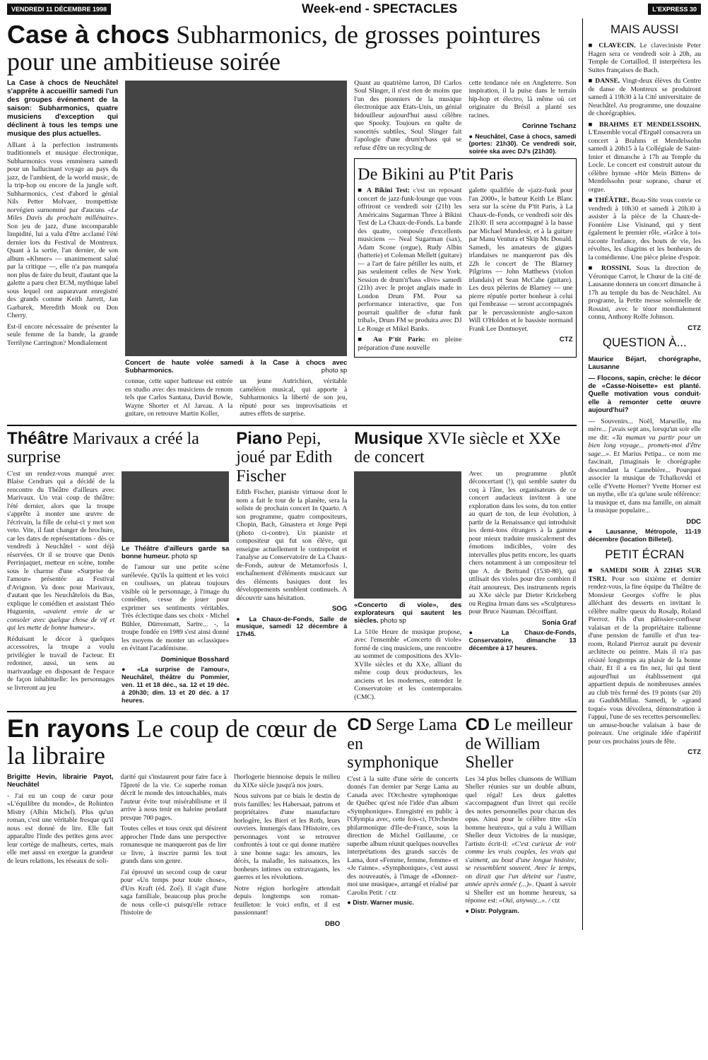VENDREDI 11 DÉCEMBRE 1998 Week-end - SPECTACLES L'EXPRESS 30
Case à chocs Subharmonics, de grosses pointures pour une ambitieuse soirée
La Case à chocs de Neuchâtel s'apprête à accueillir samedi l'un des groupes événement de la saison: Subharmonics, quatre musiciens d'exception qui déclinent à tous les temps une musique des plus actuelles.
Alliant à la perfection instruments traditionnels et musique électronique, Subharmonics vous emmènera samedi pour un hallucinant voyage au pays du jazz, de l'ambient, de la world music, de la trip-hop ou encore de la jungle soft. Subharmonics, c'est d'abord le génial Nils Petter Molvaer, trompettiste norvégien surnommé par d'aucuns «Le Miles Davis du prochain millénaire». Son jeu de jazz, d'une incomparable limpidité, lui a valu d'être acclamé l'été dernier lors du Festival de Montreux. Quant à la sortie, l'an dernier, de son album «Khmer» — unanimement salué par la critique —, elle n'a pas manquéa non plus de faire du bruit, d'autant que la galette a paru chez ECM, mythique label sous lequel ont auparavant enregistré des grands comme Keith Jarrett, Jan Garbarek, Meredith Monk ou Don Cherry.
Est-il encore nécessaire de présenter la seule femme de la bande, la grande Terrilyne Carrington? Mondialement
Concert de haute volée samedi à la Case à chocs avec Subharmonics. photo sp
connue, cette super batteuse est entrée en studio avec des musiciens de renom tels que Carlos Santana, David Bowie, Wayne Shorter et Al Jareau. A la guitare, on retrouve Martin Koller,
un jeune Autrichien, véritable caméléon musical, qui apporte à Subharmonics la liberté de son jeu, réputé pour ses improvisations et autres effets de surprise.
Quant au quatrième larron, DJ Carlos Soul Slinger, il n'est rien de moins que l'un des pionniers de la musique électronique aux Etats-Unis, un génial bidouilleur aujourd'hui aussi célèbre que Spooky. Toujours en quête de sonorités subtiles, Soul Slinger fait l'apologie d'une drum'n'bass qui se refuse d'être un recycling de
cette tendance née en Angleterre. Son inspiration, il la puise dans le terrain hip-hop et électro, là même où cet originaire du Brésil a planté ses racines.
Corinne Tschanz
● Neuchâtel, Case à chocs, samedi (portes: 21h30). Ce vendredi soir, soirée ska avec DJ's (21h30).
De Bikini au P'tit Paris
■ A Bikini Test: c'est un reposant concert de jazz-funk-lounge que vous offriront ce vendredi soir (21h) les Américains Sugarman Three à Bikini Test de La Chaux-de-Fonds. La bande des quatre, composée d'excellents musiciens — Neal Sugarman (sax), Adam Scone (orgue), Rudy Albin (batterie) et Coleman Mellett (guitare) — a l'art de faire pétiller les nuits, et pas seulement celles de New York. Session de drum'n'bass «live» samedi (21h) avec le projet anglais made in London Drum FM. Pour sa performance interactive, que l'on pourrait qualifier de «futur funk tribal», Drum FM se produira avec DJ Le Rouge et Mikel Banks.
■ Au P'tit Paris: en pleine préparation d'une nouvelle
galette qualifiée de «jazz-funk pour l'an 2000», le batteur Keith Le Blanc sera sur la scène du P'tit Paris, à La Chaux-de-Fonds, ce vendredi soir dès 21h30. Il sera accompagné à la basse par Michael Mundesir, et à la guitare par Manu Ventura et Skip Mc Donald. Samedi, les amateurs de gigues irlandaises ne manqueront pas dès 22h le concert de The Blarney Pilgrims — John Matthews (violon irlandais) et Sean McCabe (guitare). Les deux pèlerins de Blarney — une pierre réputée porter bonheur à celui qui l'embrasse — seront accompagnés par le percussionniste anglo-saxon Will O'Holden et le bassiste normand Frank Lee Dontnoyet.
CTZ
Théâtre Marivaux a créé la surprise
C'est un rendez-vous manqué avec Blaise Cendrars qui a décidé de la rencontre du Théâtre d'ailleurs avec Marivaux. Un vrai coup de théâtre: l'été dernier, alors que la troupe s'apprête à monter une œuvre de l'écrivain, la fille de celui-ci y met son veto. Vite, il faut changer de brochure, car les dates de représentations - dès ce vendredi à Neuchâtel - sont déjà réservées. Or il se trouve que Denis Perrinjaquet, metteur en scène, tombe sous le charme d'une «Surprise de l'amour» présentée au Festival d'Avignon. Va donc pour Marivaux, d'autant que les Neuchâtelois du Bas, explique le comédien et assistant Théo Huguenin, «avaient envie de se consoler avec quelque chose de vif et qui les mette de bonne humeur».
Réduisant le décor à quelques accessoires, la troupe a voulu privilégier le travail de l'acteur. Et redonner, aussi, un sens au marivaudage en disposant de l'espace de façon inhabituelle: les personnages se livreront au jeu
Le Théâtre d'ailleurs garde sa bonne humeur. photo sp
de l'amour sur une petite scène surélevée. Qu'ils la quittent et les voici en coulisses, un plateau toujours visible où le personnage, à l'image du comédien, cesse de jouer pour exprimer ses sentiments véritables. Très éclectique dans ses choix - Michel Bühler, Dürrenmatt, Sartre... -, la troupe fondée en 1989 s'est ainsi donné les moyens de monter un «classique» en évitant l'académisme.
Dominique Bosshard
● «La surprise de l'amour», Neuchâtel, théâtre du Pommier, ven. 11 et 18 déc., sa. 12 et 19 déc. à 20h30; dim. 13 et 20 déc. à 17 heures.
Piano Pepi, joué par Edith Fischer
Edith Fischer, pianiste virtuose dont le nom a fait le tour de la planète, sera la soliste de prochain concert In Quarto. A son programme, quatre compositeurs, Chopin, Bach, Ginastera et Jorge Pepi (photo ci-contre). Un pianiste et compositeur qui fut son élève, qui enseigne actuellement le contrepoint et l'analyse au Conservatoire de La Chaux-de-Fonds, auteur de Metamorfosis I, enchaînement d'éléments musicaux sur des éléments basiques dont les développements semblent continuels. A découvrir sans hésitation.
SOG
● La Chaux-de-Fonds, Salle de musique, samedi 12 décembre à 17h45.
Musique XVIe siècle et XXe de concert
«Concerto di viole», des explorateurs qui sautent les siècles. photo sp
La 510e Heure de musique propose, avec l'ensemble «Concerto di viole» formé de cinq musiciens, une rencontre au sommet de compositions des XVIe-XVIIe siècles et du XXe, alliant du même coup deux producteurs, les anciens et les modernes, entendez le Conservatoire et les contemporains (CMC).
Avec un programme plutôt déconcertant (!), qui semble sauter du coq à l'âne, les organisateurs de ce concert audacieux invitent à une exploration dans les sons, du ton entier au quart de ton, de leur évolution, à partir de la Renaissance qui introduisit les demi-tons étrangers à la gamme pour mieux traduire musicalement des émotions indicibles, voire des intervalles plus petits encore, les quarts chers notamment à un compositeur tel que A. de Bertrand (1530-80), qui utilisait des violes pour dire combien il était amoureux. Des instruments repris au XXe siècle par Dieter Krickeberg ou Regina Irman dans ses «Sculptures» pour Bruce Nauman. Décoiffant.
Sonia Graf
● La Chaux-de-Fonds, Conservatoire, dimanche 13 décembre à 17 heures.
En rayons Le coup de cœur de la libraire
Brigitte Hevin, librairie Payot, Neuchâtel
- J'ai eu un coup de cœur pour «L'équilibre du monde», de Rohinton Mistry (Albin Michel). Plus qu'un roman, c'est une véritable fresque qu'il nous est donné de lire. Elle fait apparaître l'Inde des petites gens avec leur cortège de malheurs, certes, mais elle met aussi en exergue la grandeur de leurs relations, les réseaux de soli-
darité qui s'instaurent pour faire face à l'âpreté de la vie. Ce superbe roman décrit le monde des intouchables, mais l'auteur évite tout misérabilisme et il arrive à nous tenir en haleine pendant presque 700 pages.
Toutes celles et tous ceux qui désirent approcher l'Inde dans une perspective romanesque ne manqueront pas de lire ce livre, à inscrire parmi les tout grands dans son genre.
J'ai éprouvé un second coup de cœur pour «Un temps pour toute chose», d'Urs Kraft (éd. Zoé). Il s'agit d'une saga familiale, beaucoup plus proche de nous celle-ci puisqu'elle retrace l'histoire de
l'horlogerie biennoise depuis le milieu du XIXe siècle jusqu'à nos jours.
Nous suivons par ce biais le destin de trois familles: les Habersaat, patrons et propriétaires d'une manufacture horlogère, les Bieri et les Roth, leurs ouvriers. Immergés dans l'Histoire, ces personnages vont se retrouver confrontés à tout ce qui donne matière à une bonne saga: les amours, les décès, la maladie, les naissances, les bonheurs intimes ou extravagants, les guerres et les révolutions.
Notre région horlogère attendait depuis longtemps son roman-feuilleton: le voici enfin, et il est passionnant!
DBO
CD Serge Lama en symphonique
C'est à la suite d'une série de concerts donnés l'an dernier par Serge Lama au Canada avec l'Orchestre symphonique de Québec qu'est née l'idée d'un album «Symphonique». Enregistré en public à l'Olympia avec, cette fois-ci, l'Orchestre philarmonique d'Ile-de-France, sous la direction de Michel Guillaume, ce superbe album réunit quelques nouvelles interprétations des grands succès de Lama, dont «Femme, femme, femme» et «Je t'aime». «Symphonique», c'est aussi des nouveautés, à l'image de «Donnez-moi une musique», arrangé et réalisé par Carolin Petit. / ctz
● Distr. Warner music.
CD Le meilleur de William Sheller
Les 34 plus belles chansons de William Sheller réunies sur un double album, quel régal! Les deux galettes s'accompagnent d'un livret qui recèle des notes personnelles pour chacun des opus. Ainsi pour le célèbre titre «Un homme heureux», qui a valu à William Sheller deux Victoires de la musique, l'artiste écrit-il: «C'est curieux de voir comme les vrais couples, les vrais qui s'aiment, au bout d'une longue histoire, se ressemblent souvent. Avec le temps, on dirait que l'un déteint sur l'autre, année après année (...)». Quant à savoir si Sheller est un homme heureux, sa réponse est: «Oui, anyway...». / ctz
● Distr. Polygram.
MAIS AUSSI
■ CLAVECIN. Le claveciniste Peter Hagen sera ce vendredi soir à 20h, au Temple de Cortaillod. Il interprétera les Suites françaises de Bach.
■ DANSE. Vingt-deux élèves du Centre de danse de Montreux se produiront samedi à 19h30 à la Cité universitaire de Neuchâtel. Au programme, une douzaine de chorégraphies.
■ BRAHMS ET MENDELSSOHN. L'Ensemble vocal d'Erguël consacrera un concert à Brahms et Mendelssohn samedi à 20h15 à la Collégiale de Saint-Imier et dimanche à 17h au Temple du Locle. Le concert est construit autour du célèbre hymne «Hör Mein Bitten» de Mendelssohn pour soprano, chœur et orgue.
■ THÉÂTRE. Beau-Site vous convie ce vendredi à 10h30 et samedi à 20h30 à assister à la pièce de la Chaux-de-Fonnière Lise Visinand, qui y tient également le premier rôle. «Grâce à toi» raconte l'enfance, des bouts de vie, les révoltes, les chagrins et les bonheurs de la comédienne. Une pièce pleine d'espoir.
■ ROSSINI. Sous la direction de Véronique Carrot, le Chœur de la cité de Lausanne donnera un concert dimanche à 17h au temple du bas de Neuchâtel. Au programe, la Petite messe solennelle de Rossini, avec le ténor mondialement connu, Anthony Rolfe Johnson.
CTZ
QUESTION À...
Maurice Béjart, chorégraphe, Lausanne
— Flocons, sapin, crèche: le décor de «Casse-Noisette» est planté. Quelle motivation vous conduit-elle à remonter cette œuvre aujourd'hui?
--- Souvenirs... Noël, Marseille, ma mère... j'avais sept ans, lorsqu'un soir elle me dit: «Ta maman va partir pour un bien long voyage... promets-moi d'être sage...». Et Marius Petipa... ce nom me fascinait, j'imaginais le chorégraphe descendant la Cannebière... Pourquoi associer la musique de Tchaïkovski et celle d'Yvette Horner? Yvette Horner est un mythe, elle n'a qu'une seule référence: la musique et, dans ma famille, on aimait la musique populaire...
DDC
● Lausanne, Métropole, 11-19 décembre (location Billetel).
PETIT ÉCRAN
■ SAMEDI SOIR À 22H45 SUR TSR1. Pour son sixième et dernier rendez-vous, la fine équipe du Théâtre de Monsieur Georges s'offre le plus alléchant des desserts en invitant le célèbre maître queux du Rosalp, Roland Pierroz. Fils d'un pâtissier-confiseur valaisan et de la propriétaire italienne d'une pension de famille et d'un tea-room, Roland Pierroz aurait pu devenir architecte ou peintre. Mais il n'a pas résisté longtemps au plaisir de la bonne chair. Et il a eu fin nez, lui qui tient aujourd'hui un établissement qui appartient depuis de nombreuses années au club très fermé des 19 points (sur 20) au Gault&Millau. Samedi, le «grand toqué» vous dévoilera, démonstration à l'appui, l'une de ses recettes personnelles: un amuse-bouche valaisan à base de poireaux. Une originale idée d'apéritif pour ces prochains jours de fête.
CTZ